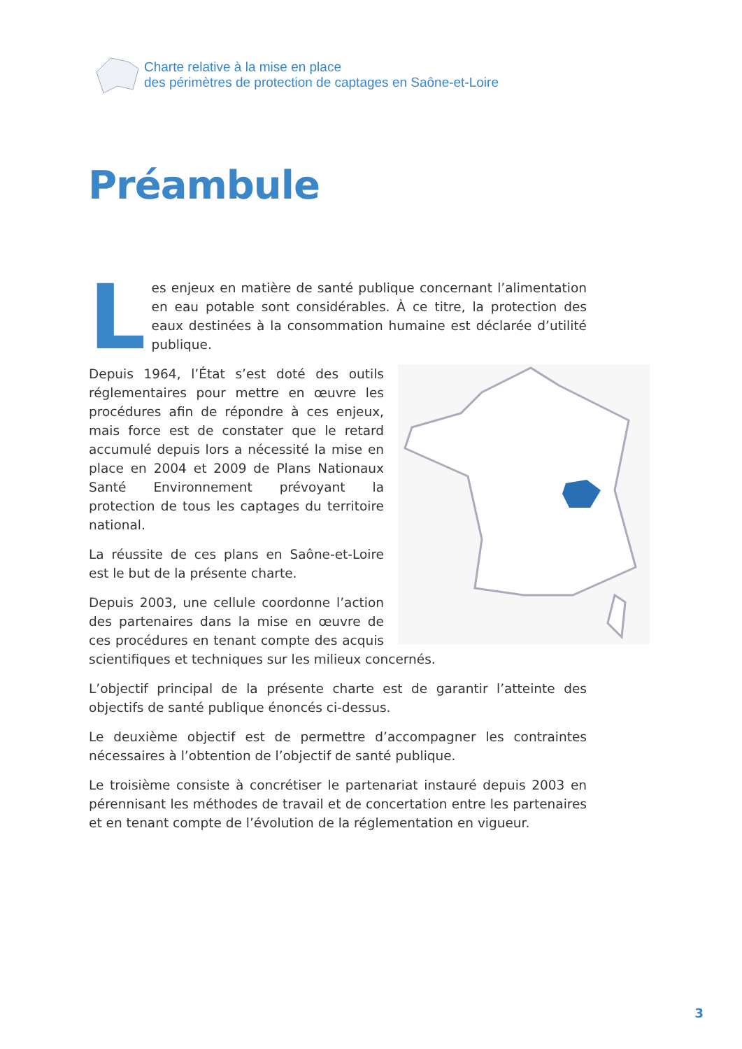Charte relative à la mise en place
des périmètres de protection de captages en Saône-et-Loire
Préambule
Les enjeux en matière de santé publique concernant l’alimentation en eau potable sont considérables. À ce titre, la protection des eaux destinées à la consommation humaine est déclarée d’utilité publique.
Depuis 1964, l’État s’est doté des outils réglementaires pour mettre en œuvre les procédures afin de répondre à ces enjeux, mais force est de constater que le retard accumulé depuis lors a nécessité la mise en place en 2004 et 2009 de Plans Nationaux Santé Environnement prévoyant la protection de tous les captages du territoire national.
La réussite de ces plans en Saône-et-Loire est le but de la présente charte.
Depuis 2003, une cellule coordonne l’action des partenaires dans la mise en œuvre de ces procédures en tenant compte des acquis scientifiques et techniques sur les milieux concernés.
L’objectif principal de la présente charte est de garantir l’atteinte des objectifs de santé publique énoncés ci-dessus.
Le deuxième objectif est de permettre d’accompagner les contraintes nécessaires à l’obtention de l’objectif de santé publique.
Le troisième consiste à concrétiser le partenariat instauré depuis 2003 en pérennisant les méthodes de travail et de concertation entre les partenaires et en tenant compte de l’évolution de la réglementation en vigueur.
3